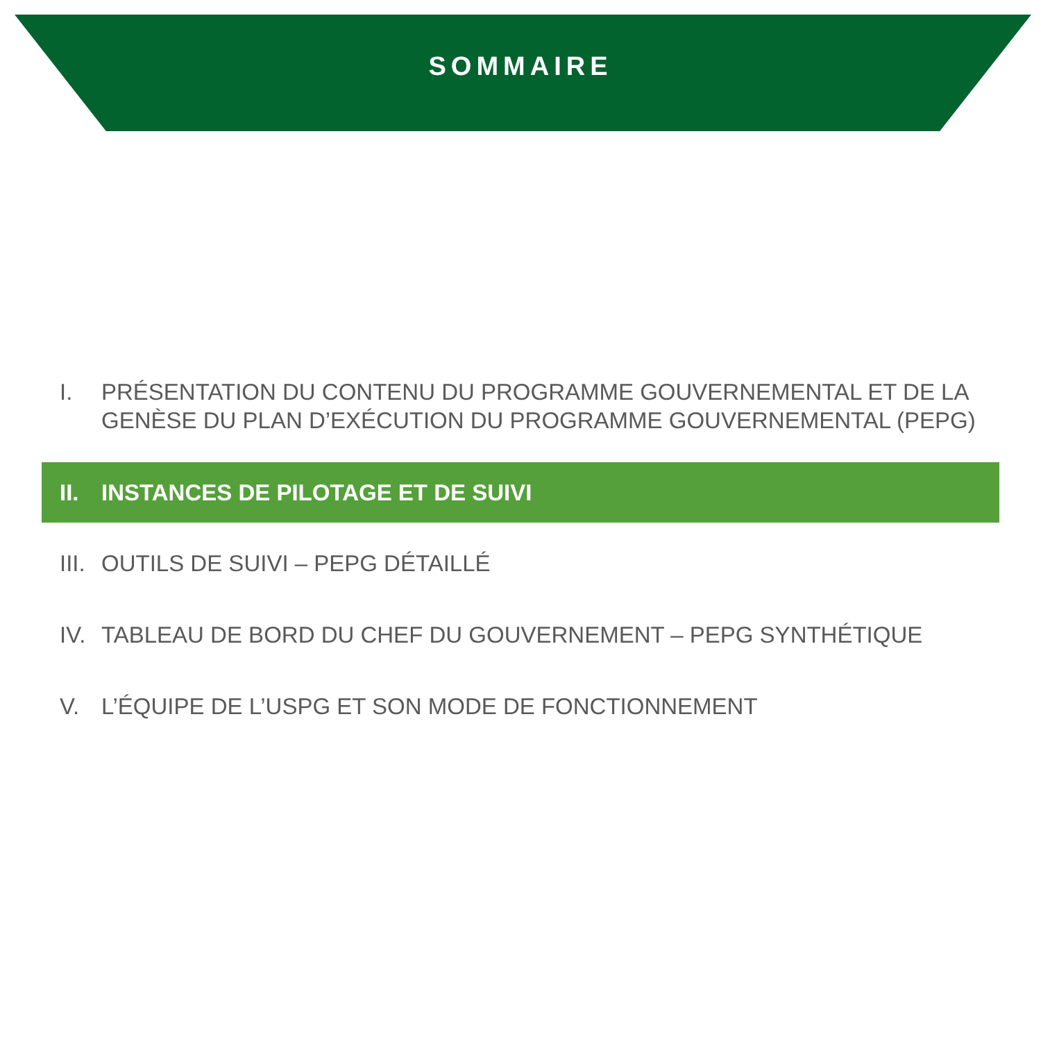SOMMAIRE
I. PRÉSENTATION DU CONTENU DU PROGRAMME GOUVERNEMENTAL ET DE LA GENÈSE DU PLAN D’EXÉCUTION DU PROGRAMME GOUVERNEMENTAL (PEPG)
II. INSTANCES DE PILOTAGE ET DE SUIVI
III. OUTILS DE SUIVI – PEPG DÉTAILLÉ
IV. TABLEAU DE BORD DU CHEF DU GOUVERNEMENT – PEPG SYNTHÉTIQUE
V. L’ÉQUIPE DE L’USPG ET SON MODE DE FONCTIONNEMENT